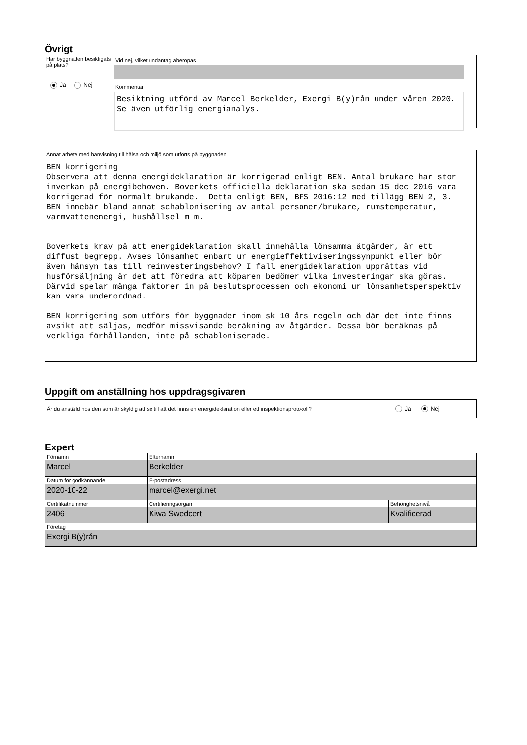Övrigt
Har byggnaden besiktigats på plats?
Ja Nej
Vid nej, vilket undantag åberopas
Kommentar
Besiktning utförd av Marcel Berkelder, Exergi B(y)rån under våren 2020. Se även utförlig energianalys.
Annat arbete med hänvisning till hälsa och miljö som utförts på byggnaden
BEN korrigering Observera att denna energideklaration är korrigerad enligt BEN. Antal brukare har stor inverkan på energibehoven. Boverkets officiella deklaration ska sedan 15 dec 2016 vara korrigerad för normalt brukande. Detta enligt BEN, BFS 2016:12 med tillägg BEN 2, 3. BEN innebär bland annat schablonisering av antal personer/brukare, rumstemperatur, varmvattenenergi, hushållsel m m. Boverkets krav på att energideklaration skall innehålla lönsamma åtgärder, är ett diffust begrepp. Avses lönsamhet enbart ur energieffektiviseringssynpunkt eller bör även hänsyn tas till reinvesteringsbehov? I fall energideklaration upprättas vid husförsäljning är det att föredra att köparen bedömer vilka investeringar ska göras. Därvid spelar många faktorer in på beslutsprocessen och ekonomi ur lönsamhetsperspektiv kan vara underordnad. BEN korrigering som utförs för byggnader inom sk 10 års regeln och där det inte finns avsikt att säljas, medför missvisande beräkning av åtgärder. Dessa bör beräknas på verkliga förhållanden, inte på schabloniserade.
Uppgift om anställning hos uppdragsgivaren
Är du anställd hos den som är skyldig att se till att det finns en energideklaration eller ett inspektionsprotokoll? Ja Nej
Expert
| Förnamn Marcel | Efternamn Berkelder | |
| Datum för godkännande 2020-10-22 | E-postadress marcel@exergi.net | |
| Certifikatnummer 2406 | Certifieringsorgan Kiwa Swedcert | Behörighetsnivå Kvalificerad |
| Företag Exergi B(y)rån | | |